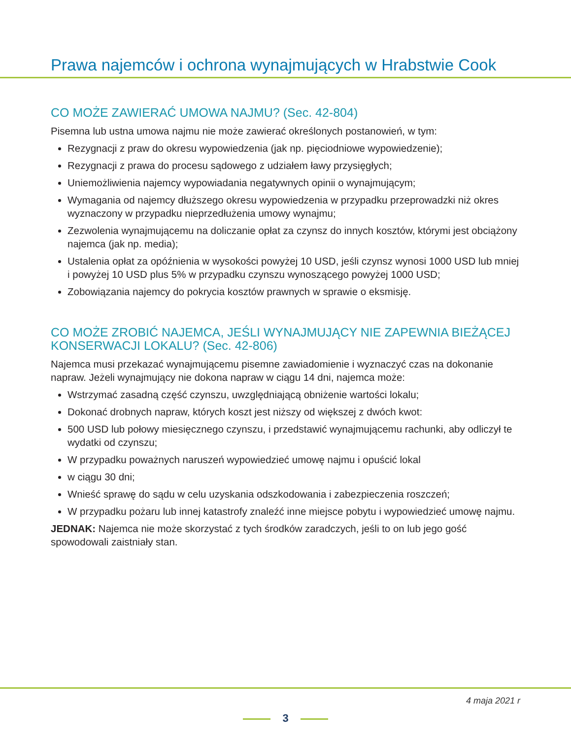Prawa najemców i ochrona wynajmujących w Hrabstwie Cook
CO MOŻE ZAWIERAĆ UMOWA NAJMU? (Sec. 42-804)
Pisemna lub ustna umowa najmu nie może zawierać określonych postanowień, w tym:
Rezygnacji z praw do okresu wypowiedzenia (jak np. pięciodniowe wypowiedzenie);
Rezygnacji z prawa do procesu sądowego z udziałem ławy przysięgłych;
Uniemożliwienia najemcy wypowiadania negatywnych opinii o wynajmującym;
Wymagania od najemcy dłuższego okresu wypowiedzenia w przypadku przeprowadzki niż okres wyznaczony w przypadku nieprzedłużenia umowy wynajmu;
Zezwolenia wynajmującemu na doliczanie opłat za czynsz do innych kosztów, którymi jest obciążony najemca (jak np. media);
Ustalenia opłat za opóźnienia w wysokości powyżej 10 USD, jeśli czynsz wynosi 1000 USD lub mniej i powyżej 10 USD plus 5% w przypadku czynszu wynoszącego powyżej 1000 USD;
Zobowiązania najemcy do pokrycia kosztów prawnych w sprawie o eksmisję.
CO MOŻE ZROBIĆ NAJEMCA, JEŚLI WYNAJMUJĄCY NIE ZAPEWNIA BIEŻĄCEJ KONSERWACJI LOKALU? (Sec. 42-806)
Najemca musi przekazać wynajmującemu pisemne zawiadomienie i wyznaczyć czas na dokonanie napraw. Jeżeli wynajmujący nie dokona napraw w ciągu 14 dni, najemca może:
Wstrzymać zasadną część czynszu, uwzględniającą obniżenie wartości lokalu;
Dokonać drobnych napraw, których koszt jest niższy od większej z dwóch kwot:
500 USD lub połowy miesięcznego czynszu, i przedstawić wynajmującemu rachunki, aby odliczył te wydatki od czynszu;
W przypadku poważnych naruszeń wypowiedzieć umowę najmu i opuścić lokal
w ciągu 30 dni;
Wnieść sprawę do sądu w celu uzyskania odszkodowania i zabezpieczenia roszczeń;
W przypadku pożaru lub innej katastrofy znaleźć inne miejsce pobytu i wypowiedzieć umowę najmu.
JEDNAK: Najemca nie może skorzystać z tych środków zaradczych, jeśli to on lub jego gość spowodowali zaistniały stan.
4 maja 2021 r
3